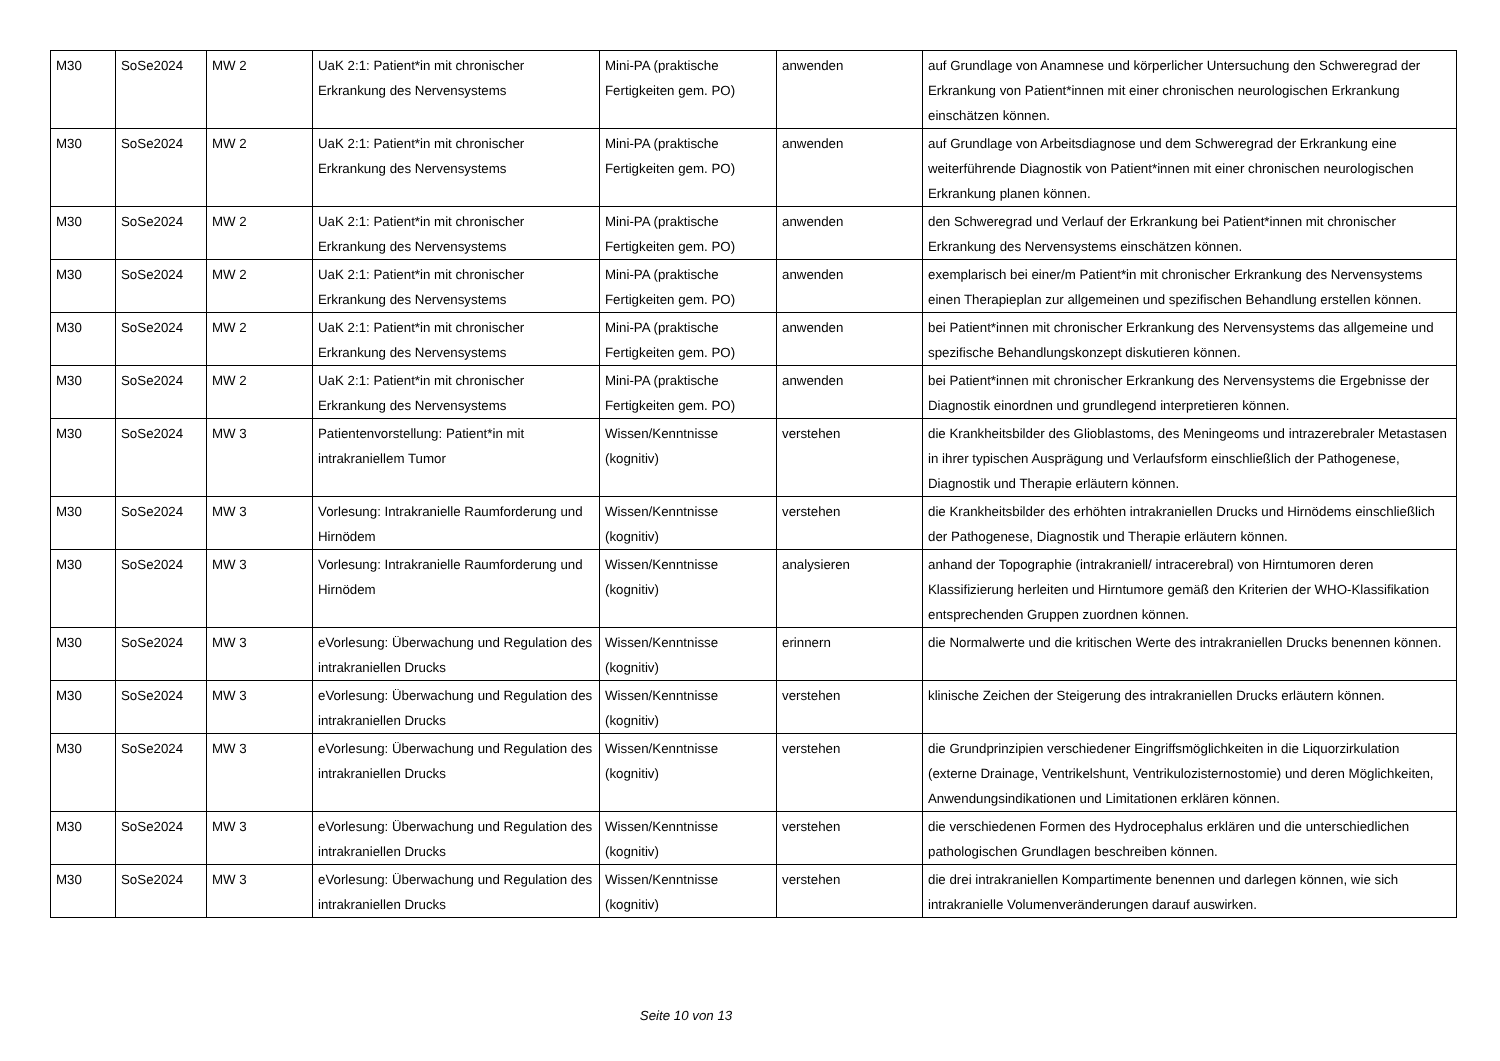| M30 | SoSe2024 | MW 2 | UaK 2:1: Patient*in mit chronischer Erkrankung des Nervensystems | Mini-PA (praktische Fertigkeiten gem. PO) | anwenden | auf Grundlage von Anamnese und körperlicher Untersuchung den Schweregrad der Erkrankung von Patient*innen mit einer chronischen neurologischen Erkrankung einschätzen können. |
| M30 | SoSe2024 | MW 2 | UaK 2:1: Patient*in mit chronischer Erkrankung des Nervensystems | Mini-PA (praktische Fertigkeiten gem. PO) | anwenden | auf Grundlage von Arbeitsdiagnose und dem Schweregrad der Erkrankung eine weiterführende Diagnostik von Patient*innen mit einer chronischen neurologischen Erkrankung planen können. |
| M30 | SoSe2024 | MW 2 | UaK 2:1: Patient*in mit chronischer Erkrankung des Nervensystems | Mini-PA (praktische Fertigkeiten gem. PO) | anwenden | den Schweregrad und Verlauf der Erkrankung bei Patient*innen mit chronischer Erkrankung des Nervensystems einschätzen können. |
| M30 | SoSe2024 | MW 2 | UaK 2:1: Patient*in mit chronischer Erkrankung des Nervensystems | Mini-PA (praktische Fertigkeiten gem. PO) | anwenden | exemplarisch bei einer/m Patient*in mit chronischer Erkrankung des Nervensystems einen Therapieplan zur allgemeinen und spezifischen Behandlung erstellen können. |
| M30 | SoSe2024 | MW 2 | UaK 2:1: Patient*in mit chronischer Erkrankung des Nervensystems | Mini-PA (praktische Fertigkeiten gem. PO) | anwenden | bei Patient*innen mit chronischer Erkrankung des Nervensystems das allgemeine und spezifische Behandlungskonzept diskutieren können. |
| M30 | SoSe2024 | MW 2 | UaK 2:1: Patient*in mit chronischer Erkrankung des Nervensystems | Mini-PA (praktische Fertigkeiten gem. PO) | anwenden | bei Patient*innen mit chronischer Erkrankung des Nervensystems die Ergebnisse der Diagnostik einordnen und grundlegend interpretieren können. |
| M30 | SoSe2024 | MW 3 | Patientenvorstellung: Patient*in mit intrakraniellem Tumor | Wissen/Kenntnisse (kognitiv) | verstehen | die Krankheitsbilder des Glioblastoms, des Meningeoms und intrazerebraler Metastasen in ihrer typischen Ausprägung und Verlaufsform einschließlich der Pathogenese, Diagnostik und Therapie erläutern können. |
| M30 | SoSe2024 | MW 3 | Vorlesung: Intrakranielle Raumforderung und Hirnödem | Wissen/Kenntnisse (kognitiv) | verstehen | die Krankheitsbilder des erhöhten intrakraniellen Drucks und Hirnödems einschließlich der Pathogenese, Diagnostik und Therapie erläutern können. |
| M30 | SoSe2024 | MW 3 | Vorlesung: Intrakranielle Raumforderung und Hirnödem | Wissen/Kenntnisse (kognitiv) | analysieren | anhand der Topographie (intrakraniell/ intracerebral) von Hirntumoren deren Klassifizierung herleiten und Hirntumore gemäß den Kriterien der WHO-Klassifikation entsprechenden Gruppen zuordnen können. |
| M30 | SoSe2024 | MW 3 | eVorlesung: Überwachung und Regulation des intrakraniellen Drucks | Wissen/Kenntnisse (kognitiv) | erinnern | die Normalwerte und die kritischen Werte des intrakraniellen Drucks benennen können. |
| M30 | SoSe2024 | MW 3 | eVorlesung: Überwachung und Regulation des intrakraniellen Drucks | Wissen/Kenntnisse (kognitiv) | verstehen | klinische Zeichen der Steigerung des intrakraniellen Drucks erläutern können. |
| M30 | SoSe2024 | MW 3 | eVorlesung: Überwachung und Regulation des intrakraniellen Drucks | Wissen/Kenntnisse (kognitiv) | verstehen | die Grundprinzipien verschiedener Eingriffsmöglichkeiten in die Liquorzirkulation (externe Drainage, Ventrikelshunt, Ventrikulozisternostomie) und deren Möglichkeiten, Anwendungsindikationen und Limitationen erklären können. |
| M30 | SoSe2024 | MW 3 | eVorlesung: Überwachung und Regulation des intrakraniellen Drucks | Wissen/Kenntnisse (kognitiv) | verstehen | die verschiedenen Formen des Hydrocephalus erklären und die unterschiedlichen pathologischen Grundlagen beschreiben können. |
| M30 | SoSe2024 | MW 3 | eVorlesung: Überwachung und Regulation des intrakraniellen Drucks | Wissen/Kenntnisse (kognitiv) | verstehen | die drei intrakraniellen Kompartimente benennen und darlegen können, wie sich intrakranielle Volumenveränderungen darauf auswirken. |
Seite 10 von 13